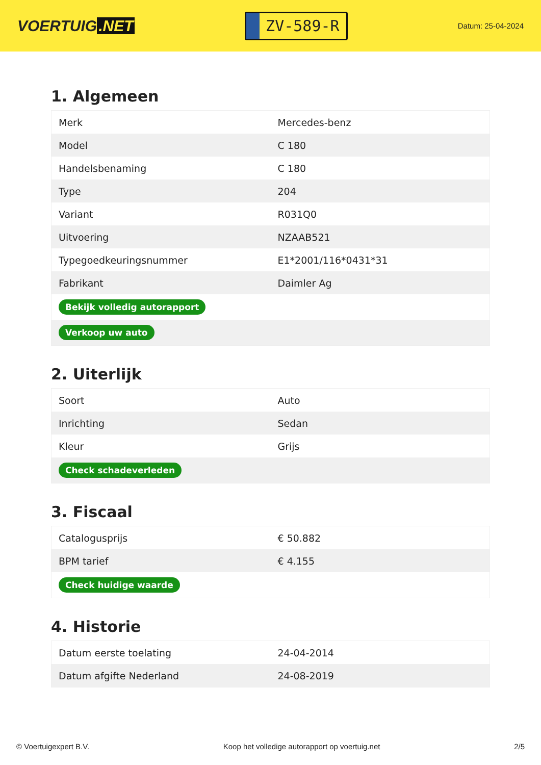VOERTUIG.NET
ZV-589-R
Datum: 25-04-2024
1. Algemeen
| Merk | Mercedes-benz |
| Model | C 180 |
| Handelsbenaming | C 180 |
| Type | 204 |
| Variant | R031Q0 |
| Uitvoering | NZAAB521 |
| Typegoedkeuringsnummer | E1*2001/116*0431*31 |
| Fabrikant | Daimler Ag |
| Bekijk volledig autorapport | |
| Verkoop uw auto | |
2. Uiterlijk
| Soort | Auto |
| Inrichting | Sedan |
| Kleur | Grijs |
| Check schadeverleden | |
3. Fiscaal
| Catalogusprijs | € 50.882 |
| BPM tarief | € 4.155 |
| Check huidige waarde | |
4. Historie
| Datum eerste toelating | 24-04-2014 |
| Datum afgifte Nederland | 24-08-2019 |
© Voertuigexpert B.V. Koop het volledige autorapport op voertuig.net 2/5